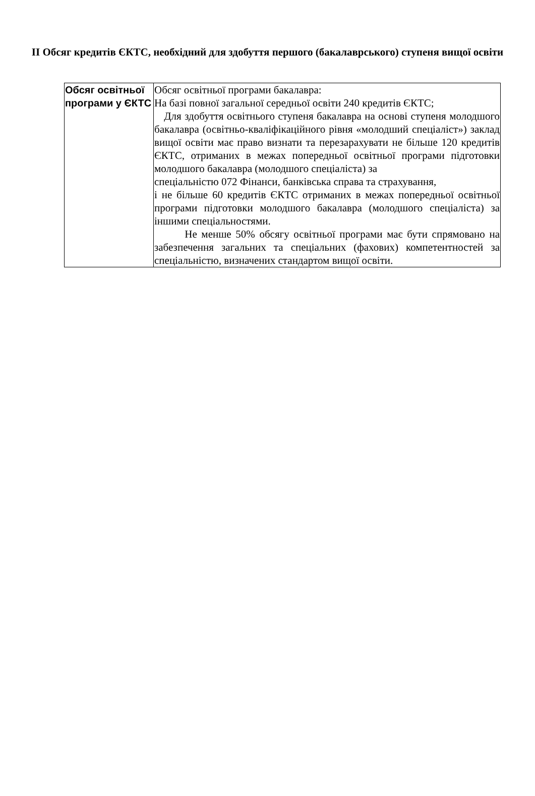ІІ Обсяг кредитів ЄКТС, необхідний для здобуття першого (бакалаврського) ступеня вищої освіти
| Обсяг освітньої програми у ЄКТС | Обсяг освітньої програми бакалавра: На базі повної загальної середньої освіти 240 кредитів ЄКТС; Для здобуття освітнього ступеня бакалавра на основі ступеня молодшого бакалавра (освітньо-кваліфікаційного рівня «молодший спеціаліст») заклад вищої освіти має право визнати та перезарахувати не більше 120 кредитів ЄКТС, отриманих в межах попередньої освітньої програми підготовки молодшого бакалавра (молодшого спеціаліста) за спеціальністю 072 Фінанси, банківська справа та страхування, і не більше 60 кредитів ЄКТС отриманих в межах попередньої освітньої програми підготовки молодшого бакалавра (молодшого спеціаліста) за іншими спеціальностями. Не менше 50% обсягу освітньої програми має бути спрямовано на забезпечення загальних та спеціальних (фахових) компетентностей за спеціальністю, визначених стандартом вищої освіти. |